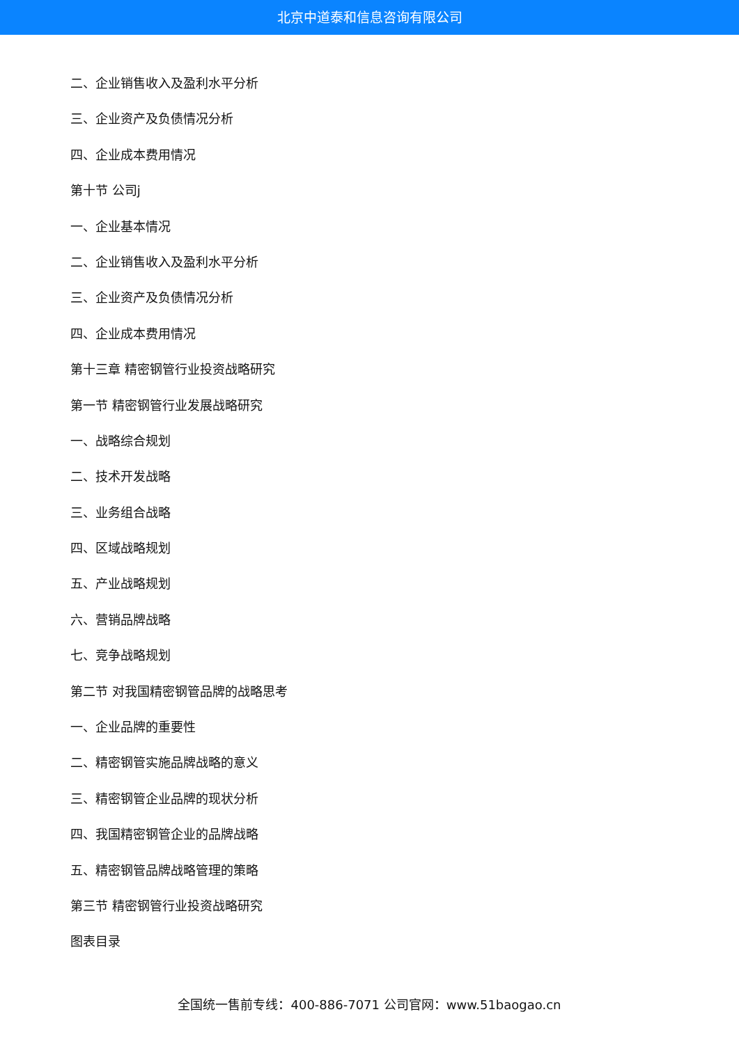北京中道泰和信息咨询有限公司
二、企业销售收入及盈利水平分析
三、企业资产及负债情况分析
四、企业成本费用情况
第十节 公司j
一、企业基本情况
二、企业销售收入及盈利水平分析
三、企业资产及负债情况分析
四、企业成本费用情况
第十三章 精密钢管行业投资战略研究
第一节 精密钢管行业发展战略研究
一、战略综合规划
二、技术开发战略
三、业务组合战略
四、区域战略规划
五、产业战略规划
六、营销品牌战略
七、竞争战略规划
第二节 对我国精密钢管品牌的战略思考
一、企业品牌的重要性
二、精密钢管实施品牌战略的意义
三、精密钢管企业品牌的现状分析
四、我国精密钢管企业的品牌战略
五、精密钢管品牌战略管理的策略
第三节 精密钢管行业投资战略研究
图表目录
全国统一售前专线：400-886-7071 公司官网：www.51baogao.cn